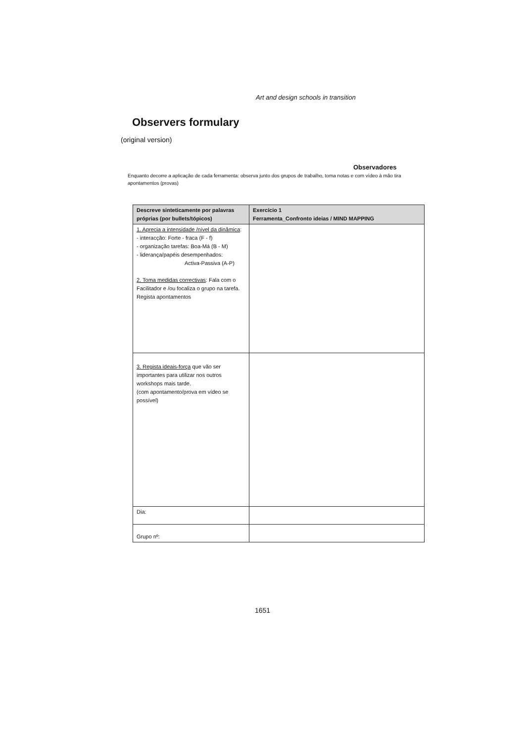Art and design schools in transition
Observers formulary
(original version)
Observadores
Enquanto decorre a aplicação de cada ferramenta: observa junto dos grupos de trabalho, toma notas e com vídeo à mão tira apontamentos (provas)
| Descreve sinteticamente por palavras próprias (por bullets/tópicos) | Exercício 1 Ferramenta_Confronto ideias / MIND MAPPING |
| --- | --- |
| 1. Aprecia a intensidade /nível da dinâmica : - interacção: Forte - fraca (F - f) - organização tarefas: Boa-Má (B - M) - liderança/papéis desempenhados: Activa-Passiva (A-P) 2. Toma medidas correctivas : Fala com o Facilitador e /ou focaliza o grupo na tarefa. Regista apontamentos | |
| 3. Regista ideais-força que vão ser importantes para utilizar nos outros workshops mais tarde. (com apontamento/prova em vídeo se possível) | |
| Dia: | |
| Grupo nº: | |
1651